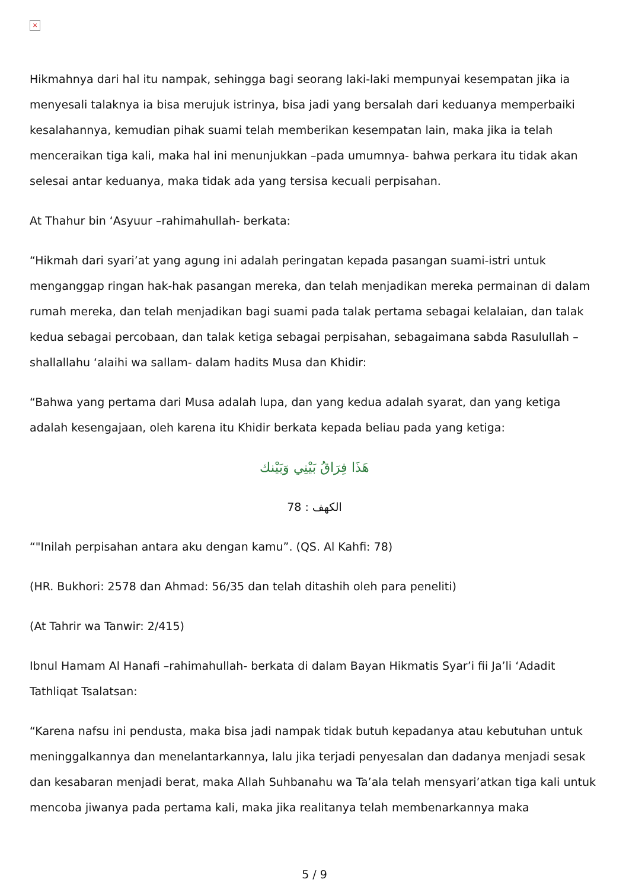×
Hikmahnya dari hal itu nampak, sehingga bagi seorang laki-laki mempunyai kesempatan jika ia menyesali talaknya ia bisa merujuk istrinya, bisa jadi yang bersalah dari keduanya memperbaiki kesalahannya, kemudian pihak suami telah memberikan kesempatan lain, maka jika ia telah menceraikan tiga kali, maka hal ini menunjukkan –pada umumnya- bahwa perkara itu tidak akan selesai antar keduanya, maka tidak ada yang tersisa kecuali perpisahan.
At Thahur bin ‘Asyuur –rahimahullah- berkata:
“Hikmah dari syari’at yang agung ini adalah peringatan kepada pasangan suami-istri untuk menganggap ringan hak-hak pasangan mereka, dan telah menjadikan mereka permainan di dalam rumah mereka, dan telah menjadikan bagi suami pada talak pertama sebagai kelalaian, dan talak kedua sebagai percobaan, dan talak ketiga sebagai perpisahan, sebagaimana sabda Rasulullah –shallallahu ‘alaihi wa sallam- dalam hadits Musa dan Khidir:
“Bahwa yang pertama dari Musa adalah lupa, dan yang kedua adalah syarat, dan yang ketiga adalah kesengajaan, oleh karena itu Khidir berkata kepada beliau pada yang ketiga:
هَذَا فِرَاقُ بَيْنِي وَبَيْنك
الكهف : 78
“"Inilah perpisahan antara aku dengan kamu”. (QS. Al Kahfi: 78)
(HR. Bukhori: 2578 dan Ahmad: 56/35 dan telah ditashih oleh para peneliti)
(At Tahrir wa Tanwir: 2/415)
Ibnul Hamam Al Hanafi –rahimahullah- berkata di dalam Bayan Hikmatis Syar’i fii Ja’li ‘Adadit Tathliqat Tsalatsan:
“Karena nafsu ini pendusta, maka bisa jadi nampak tidak butuh kepadanya atau kebutuhan untuk meninggalkannya dan menelantarkannya, lalu jika terjadi penyesalan dan dadanya menjadi sesak dan kesabaran menjadi berat, maka Allah Suhbanahu wa Ta’ala telah mensyari’atkan tiga kali untuk mencoba jiwanya pada pertama kali, maka jika realitanya telah membenarkannya maka
5 / 9